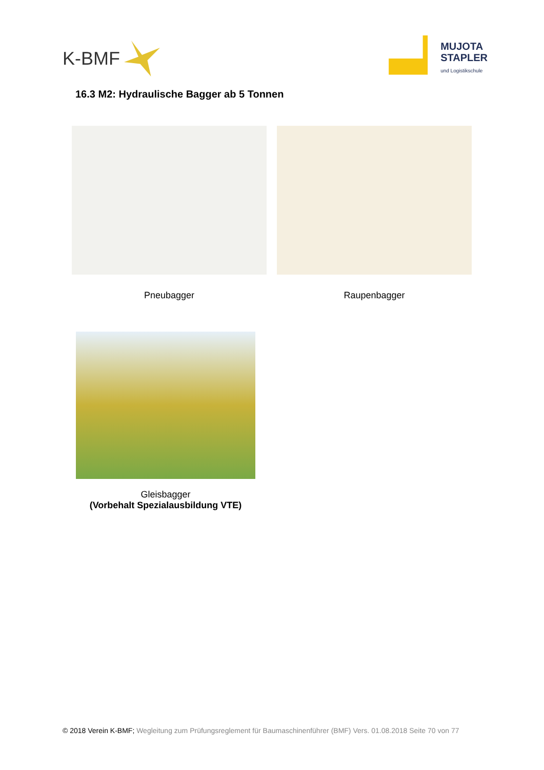K-BMF
MUJOTA
STAPLER
und Logistikschule
16.3 M2: Hydraulische Bagger ab 5 Tonnen
Pneubagger Raupenbagger
Gleisbagger
(Vorbehalt Spezialausbildung VTE)
© 2018 Verein K-BMF; Wegleitung zum Prüfungsreglement für Baumaschinenführer (BMF) Vers. 01.08.2018 Seite 70 von 77